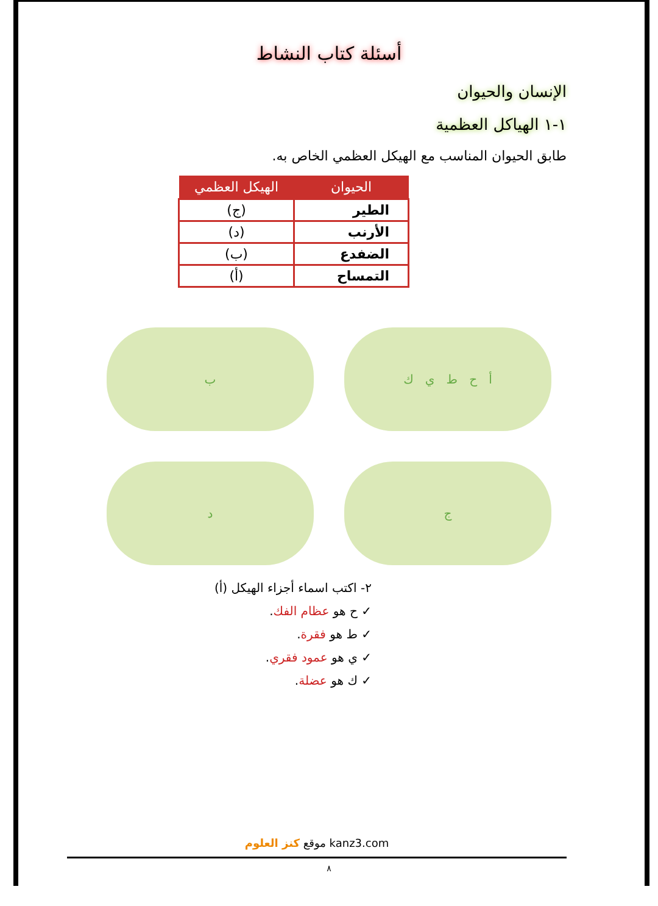أسئلة كتاب النشاط
الإنسان والحيوان
١-١ الهياكل العظمية
طابق الحيوان المناسب مع الهيكل العظمي الخاص به.
| الحيوان | الهيكل العظمي |
| --- | --- |
| الطير | (ج) |
| الأرنب | (د) |
| الضفدع | (ب) |
| التمساح | (أ) |
أ ح ط ي ك
ب
ج
د
٢- اكتب اسماء أجزاء الهيكل (أ)
✓ ح هو عظام الفك.
✓ ط هو فقرة.
✓ ي هو عمود فقري.
✓ ك هو عضلة.
موقع كنز العلوم kanz3.com
٨